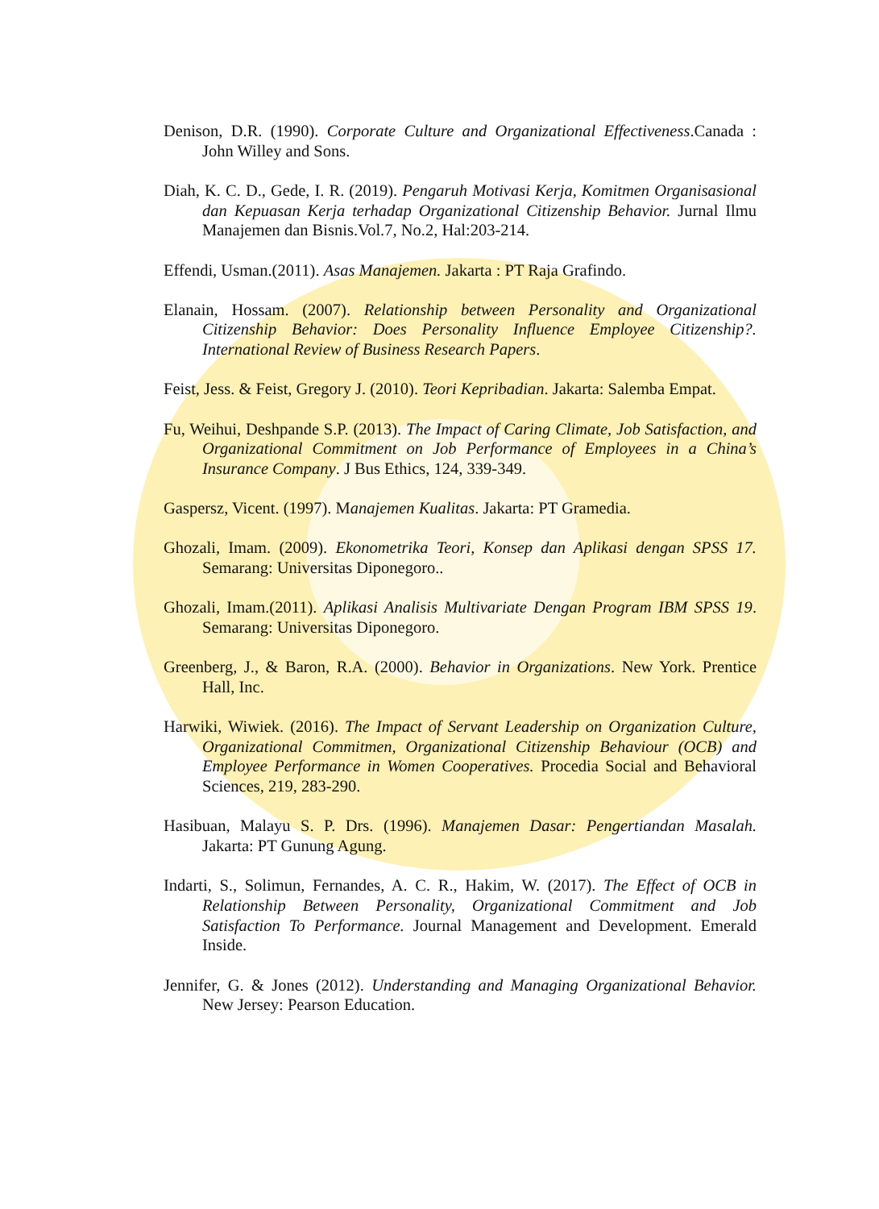Denison, D.R. (1990). Corporate Culture and Organizational Effectiveness.Canada : John Willey and Sons.
Diah, K. C. D., Gede, I. R. (2019). Pengaruh Motivasi Kerja, Komitmen Organisasional dan Kepuasan Kerja terhadap Organizational Citizenship Behavior. Jurnal Ilmu Manajemen dan Bisnis.Vol.7, No.2, Hal:203-214.
Effendi, Usman.(2011). Asas Manajemen. Jakarta : PT Raja Grafindo.
Elanain, Hossam. (2007). Relationship between Personality and Organizational Citizenship Behavior: Does Personality Influence Employee Citizenship?. International Review of Business Research Papers.
Feist, Jess. & Feist, Gregory J. (2010). Teori Kepribadian. Jakarta: Salemba Empat.
Fu, Weihui, Deshpande S.P. (2013). The Impact of Caring Climate, Job Satisfaction, and Organizational Commitment on Job Performance of Employees in a China’s Insurance Company. J Bus Ethics, 124, 339-349.
Gaspersz, Vicent. (1997). Manajemen Kualitas. Jakarta: PT Gramedia.
Ghozali, Imam. (2009). Ekonometrika Teori, Konsep dan Aplikasi dengan SPSS 17. Semarang: Universitas Diponegoro..
Ghozali, Imam.(2011). Aplikasi Analisis Multivariate Dengan Program IBM SPSS 19. Semarang: Universitas Diponegoro.
Greenberg, J., & Baron, R.A. (2000). Behavior in Organizations. New York. Prentice Hall, Inc.
Harwiki, Wiwiek. (2016). The Impact of Servant Leadership on Organization Culture, Organizational Commitmen, Organizational Citizenship Behaviour (OCB) and Employee Performance in Women Cooperatives. Procedia Social and Behavioral Sciences, 219, 283-290.
Hasibuan, Malayu S. P. Drs. (1996). Manajemen Dasar: Pengertiandan Masalah. Jakarta: PT Gunung Agung.
Indarti, S., Solimun, Fernandes, A. C. R., Hakim, W. (2017). The Effect of OCB in Relationship Between Personality, Organizational Commitment and Job Satisfaction To Performance. Journal Management and Development. Emerald Inside.
Jennifer, G. & Jones (2012). Understanding and Managing Organizational Behavior. New Jersey: Pearson Education.